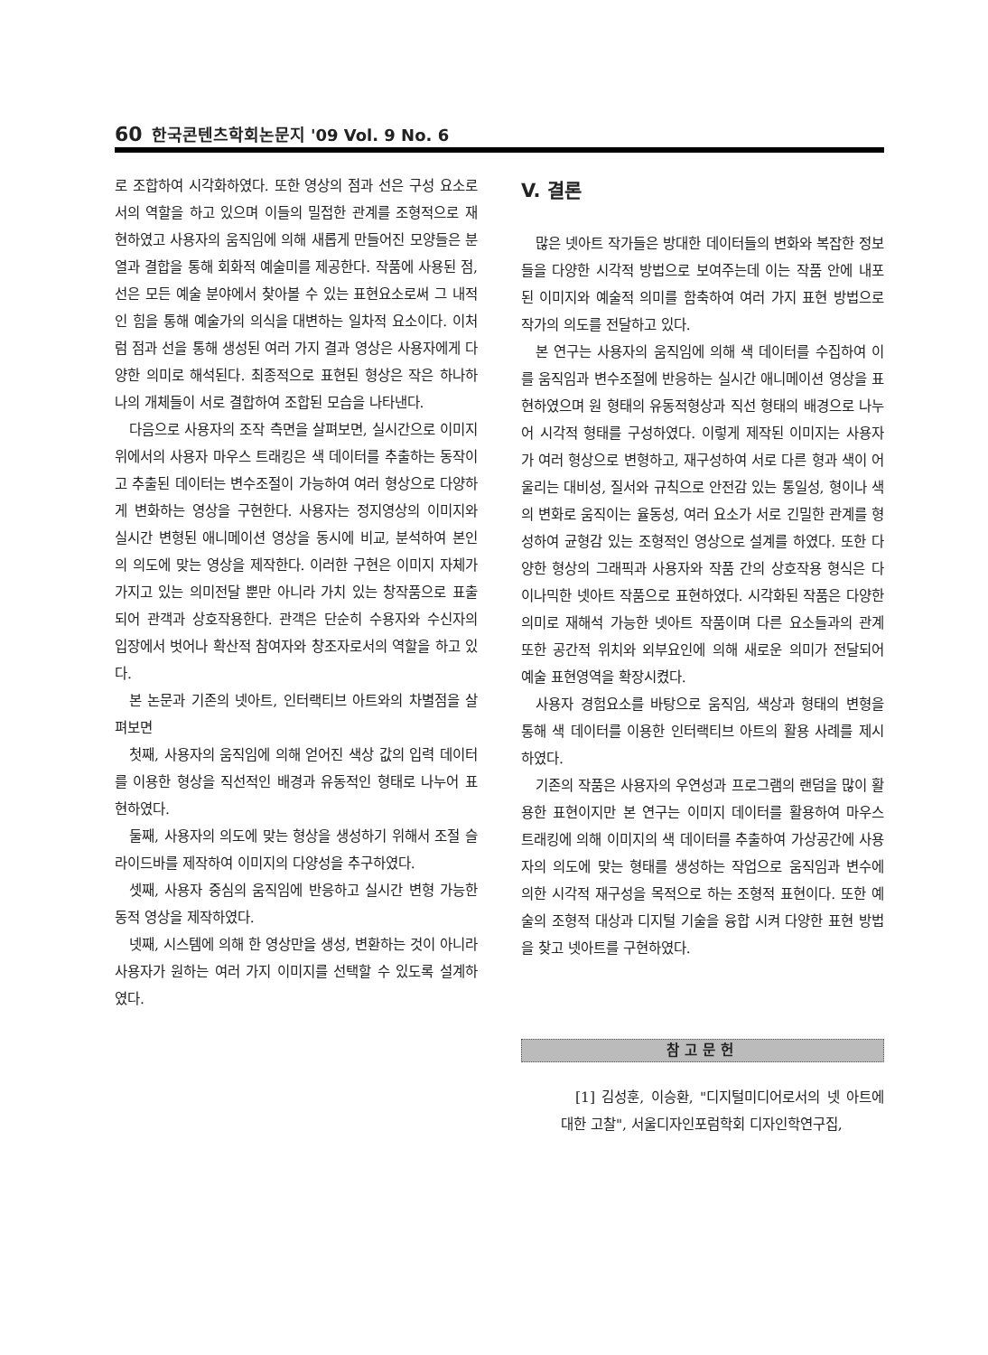60 한국콘텐츠학회논문지 '09 Vol. 9 No. 6
로 조합하여 시각화하였다. 또한 영상의 점과 선은 구성 요소로서의 역할을 하고 있으며 이들의 밀접한 관계를 조형적으로 재현하였고 사용자의 움직임에 의해 새롭게 만들어진 모양들은 분열과 결합을 통해 회화적 예술미를 제공한다. 작품에 사용된 점, 선은 모든 예술 분야에서 찾아볼 수 있는 표현요소로써 그 내적인 힘을 통해 예술가의 의식을 대변하는 일차적 요소이다. 이처럼 점과 선을 통해 생성된 여러 가지 결과 영상은 사용자에게 다양한 의미로 해석된다. 최종적으로 표현된 형상은 작은 하나하나의 개체들이 서로 결합하여 조합된 모습을 나타낸다.
다음으로 사용자의 조작 측면을 살펴보면, 실시간으로 이미지 위에서의 사용자 마우스 트래킹은 색 데이터를 추출하는 동작이고 추출된 데이터는 변수조절이 가능하여 여러 형상으로 다양하게 변화하는 영상을 구현한다. 사용자는 정지영상의 이미지와 실시간 변형된 애니메이션 영상을 동시에 비교, 분석하여 본인의 의도에 맞는 영상을 제작한다. 이러한 구현은 이미지 자체가 가지고 있는 의미전달 뿐만 아니라 가치 있는 창작품으로 표출되어 관객과 상호작용한다. 관객은 단순히 수용자와 수신자의 입장에서 벗어나 확산적 참여자와 창조자로서의 역할을 하고 있다.
본 논문과 기존의 넷아트, 인터랙티브 아트와의 차별점을 살펴보면
첫째, 사용자의 움직임에 의해 얻어진 색상 값의 입력 데이터를 이용한 형상을 직선적인 배경과 유동적인 형태로 나누어 표현하였다.
둘째, 사용자의 의도에 맞는 형상을 생성하기 위해서 조절 슬라이드바를 제작하여 이미지의 다양성을 추구하였다.
셋째, 사용자 중심의 움직임에 반응하고 실시간 변형 가능한 동적 영상을 제작하였다.
넷째, 시스템에 의해 한 영상만을 생성, 변환하는 것이 아니라 사용자가 원하는 여러 가지 이미지를 선택할 수 있도록 설계하였다.
V. 결론
많은 넷아트 작가들은 방대한 데이터들의 변화와 복잡한 정보들을 다양한 시각적 방법으로 보여주는데 이는 작품 안에 내포된 이미지와 예술적 의미를 함축하여 여러 가지 표현 방법으로 작가의 의도를 전달하고 있다.
본 연구는 사용자의 움직임에 의해 색 데이터를 수집하여 이를 움직임과 변수조절에 반응하는 실시간 애니메이션 영상을 표현하였으며 원 형태의 유동적형상과 직선 형태의 배경으로 나누어 시각적 형태를 구성하였다. 이렇게 제작된 이미지는 사용자가 여러 형상으로 변형하고, 재구성하여 서로 다른 형과 색이 어울리는 대비성, 질서와 규칙으로 안전감 있는 통일성, 형이나 색의 변화로 움직이는 율동성, 여러 요소가 서로 긴밀한 관계를 형성하여 균형감 있는 조형적인 영상으로 설계를 하였다. 또한 다양한 형상의 그래픽과 사용자와 작품 간의 상호작용 형식은 다이나믹한 넷아트 작품으로 표현하였다. 시각화된 작품은 다양한 의미로 재해석 가능한 넷아트 작품이며 다른 요소들과의 관계 또한 공간적 위치와 외부요인에 의해 새로운 의미가 전달되어 예술 표현영역을 확장시켰다.
사용자 경험요소를 바탕으로 움직임, 색상과 형태의 변형을 통해 색 데이터를 이용한 인터랙티브 아트의 활용 사례를 제시하였다.
기존의 작품은 사용자의 우연성과 프로그램의 랜덤을 많이 활용한 표현이지만 본 연구는 이미지 데이터를 활용하여 마우스 트래킹에 의해 이미지의 색 데이터를 추출하여 가상공간에 사용자의 의도에 맞는 형태를 생성하는 작업으로 움직임과 변수에 의한 시각적 재구성을 목적으로 하는 조형적 표현이다. 또한 예술의 조형적 대상과 디지털 기술을 융합 시켜 다양한 표현 방법을 찾고 넷아트를 구현하였다.
참고문헌
[1] 김성훈, 이승환, "디지털미디어로서의 넷 아트에 대한 고찰", 서울디자인포럼학회 디자인학연구집,